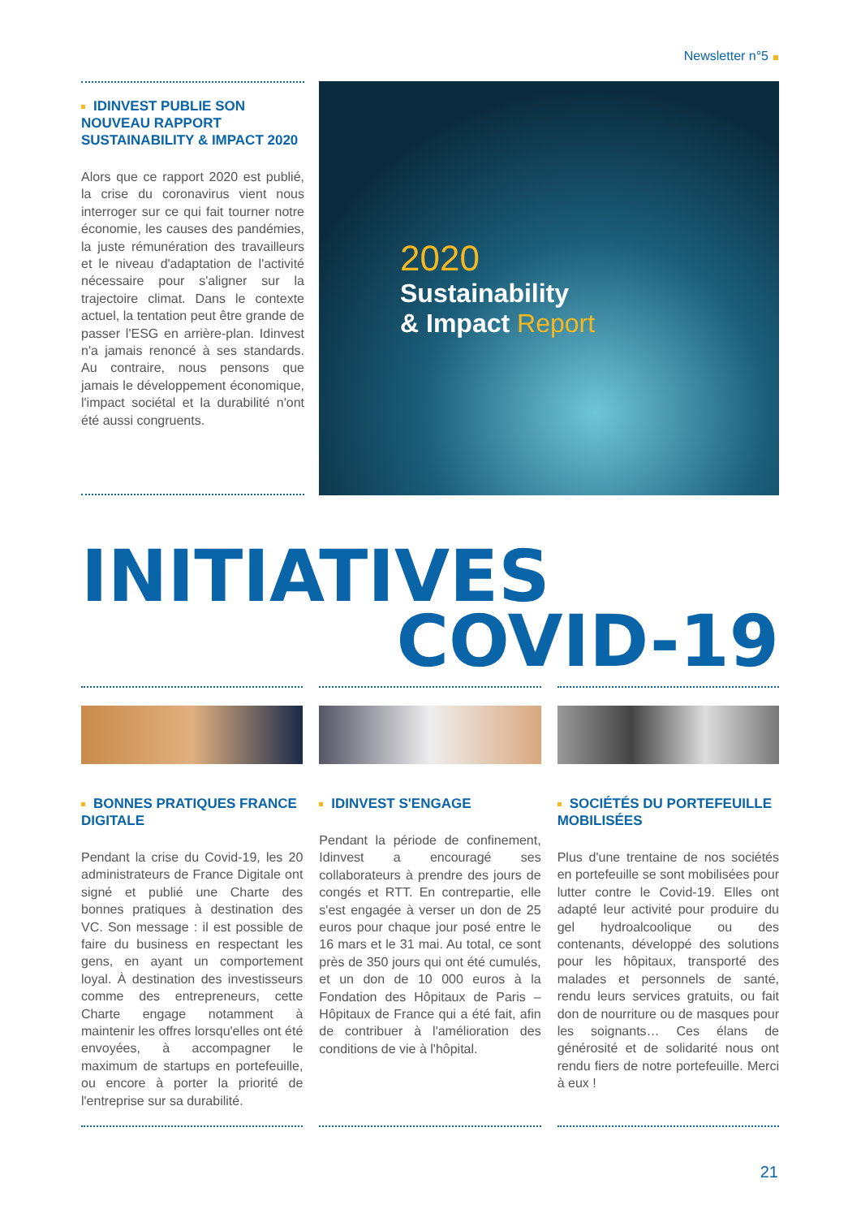Newsletter n°5
IDINVEST PUBLIE SON NOUVEAU RAPPORT SUSTAINABILITY & IMPACT 2020
Alors que ce rapport 2020 est publié, la crise du coronavirus vient nous interroger sur ce qui fait tourner notre économie, les causes des pandémies, la juste rémunération des travailleurs et le niveau d'adaptation de l'activité nécessaire pour s'aligner sur la trajectoire climat. Dans le contexte actuel, la tentation peut être grande de passer l'ESG en arrière-plan. Idinvest n'a jamais renoncé à ses standards. Au contraire, nous pensons que jamais le développement économique, l'impact sociétal et la durabilité n'ont été aussi congruents.
2020
Sustainability
& Impact Report
INITIATIVES
COVID-19
BONNES PRATIQUES FRANCE DIGITALE
Pendant la crise du Covid-19, les 20 administrateurs de France Digitale ont signé et publié une Charte des bonnes pratiques à destination des VC. Son message : il est possible de faire du business en respectant les gens, en ayant un comportement loyal. À destination des investisseurs comme des entrepreneurs, cette Charte engage notamment à maintenir les offres lorsqu'elles ont été envoyées, à accompagner le maximum de startups en portefeuille, ou encore à porter la priorité de l'entreprise sur sa durabilité.
IDINVEST S'ENGAGE
Pendant la période de confinement, Idinvest a encouragé ses collaborateurs à prendre des jours de congés et RTT. En contrepartie, elle s'est engagée à verser un don de 25 euros pour chaque jour posé entre le 16 mars et le 31 mai. Au total, ce sont près de 350 jours qui ont été cumulés, et un don de 10 000 euros à la Fondation des Hôpitaux de Paris – Hôpitaux de France qui a été fait, afin de contribuer à l'amélioration des conditions de vie à l'hôpital.
SOCIÉTÉS DU PORTEFEUILLE MOBILISÉES
Plus d'une trentaine de nos sociétés en portefeuille se sont mobilisées pour lutter contre le Covid-19. Elles ont adapté leur activité pour produire du gel hydroalcoolique ou des contenants, développé des solutions pour les hôpitaux, transporté des malades et personnels de santé, rendu leurs services gratuits, ou fait don de nourriture ou de masques pour les soignants… Ces élans de générosité et de solidarité nous ont rendu fiers de notre portefeuille. Merci à eux !
21